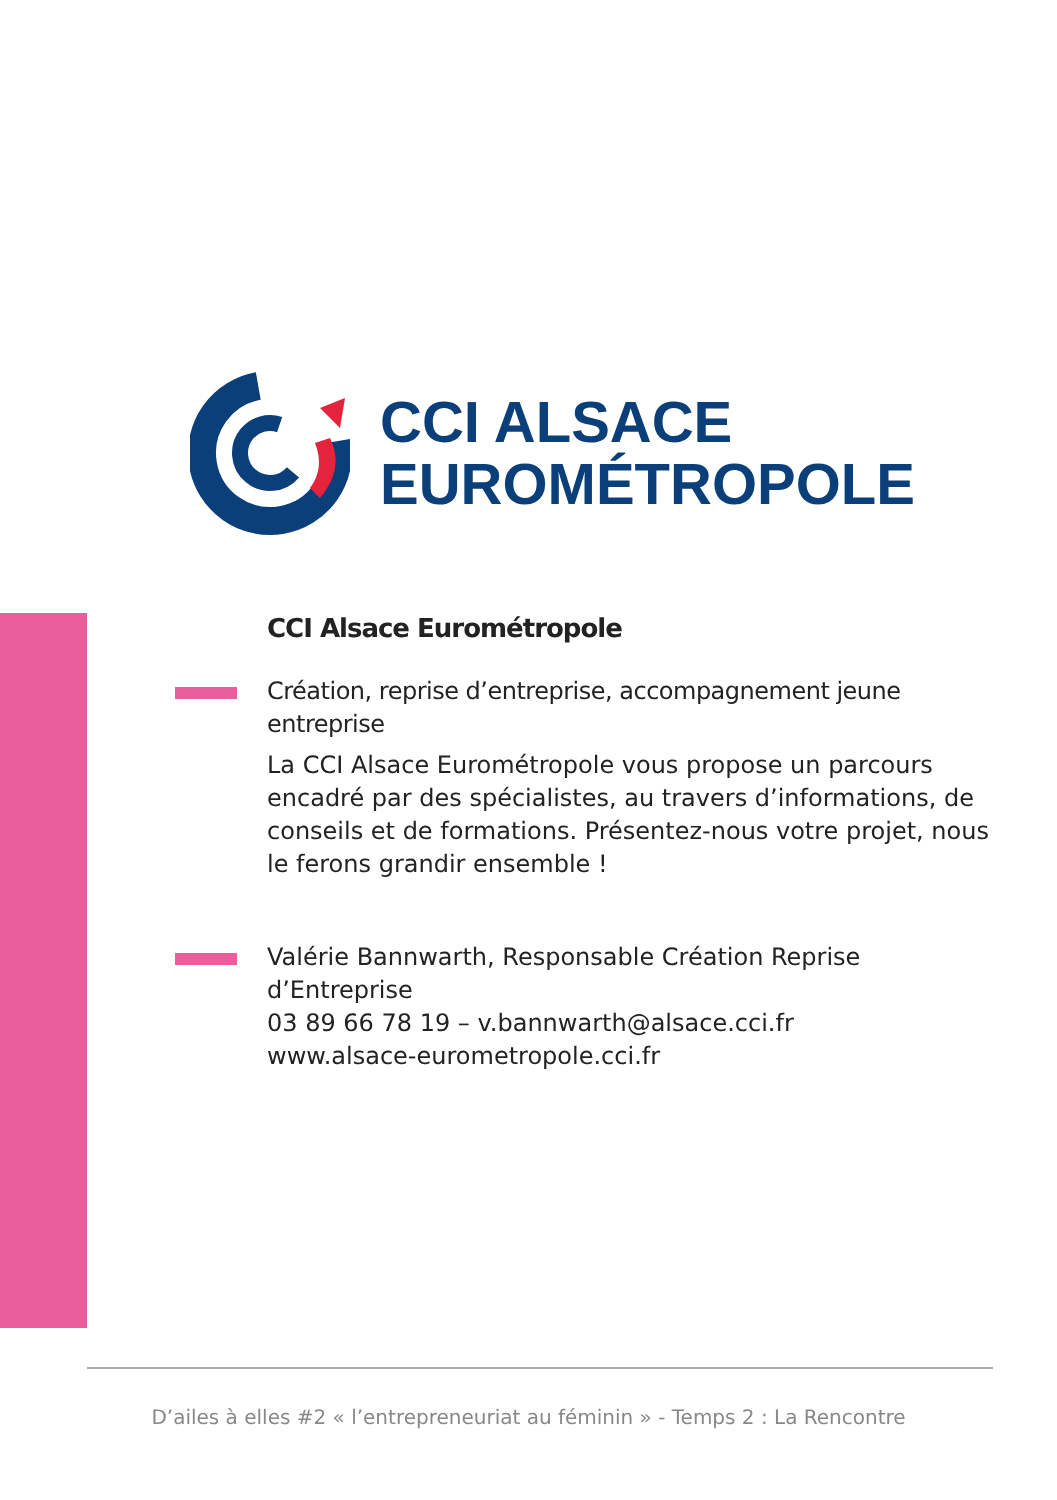CCI ALSACE
EUROMÉTROPOLE
CCI Alsace Eurométropole
Création, reprise d’entreprise, accompagnement jeune entreprise
La CCI Alsace Eurométropole vous propose un parcours encadré par des spécialistes, au travers d’informations, de conseils et de formations. Présentez-nous votre projet, nous le ferons grandir ensemble !
Valérie Bannwarth, Responsable Création Reprise d’Entreprise
03 89 66 78 19 – v.bannwarth@alsace.cci.fr
www.alsace-eurometropole.cci.fr
D’ailes à elles #2 « l’entrepreneuriat au féminin » - Temps 2 : La Rencontre